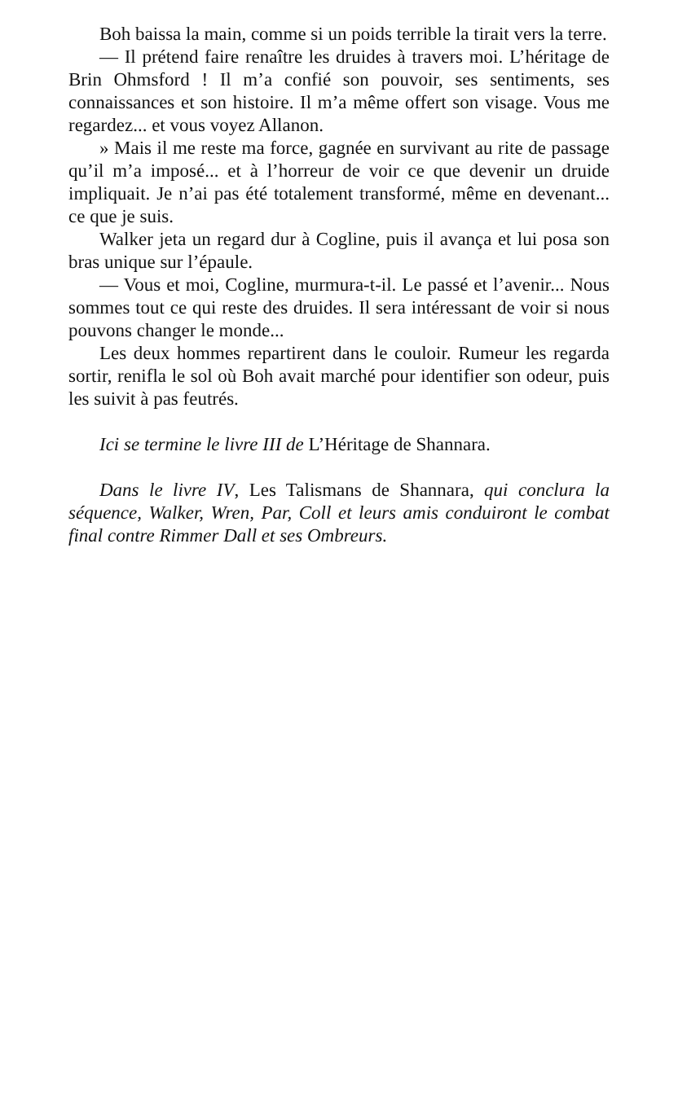Boh baissa la main, comme si un poids terrible la tirait vers la terre.
— Il prétend faire renaître les druides à travers moi. L’héritage de Brin Ohmsford ! Il m’a confié son pouvoir, ses sentiments, ses connaissances et son histoire. Il m’a même offert son visage. Vous me regardez... et vous voyez Allanon.
» Mais il me reste ma force, gagnée en survivant au rite de passage qu’il m’a imposé... et à l’horreur de voir ce que devenir un druide impliquait. Je n’ai pas été totalement transformé, même en devenant... ce que je suis.
Walker jeta un regard dur à Cogline, puis il avança et lui posa son bras unique sur l’épaule.
— Vous et moi, Cogline, murmura-t-il. Le passé et l’avenir... Nous sommes tout ce qui reste des druides. Il sera intéressant de voir si nous pouvons changer le monde...
Les deux hommes repartirent dans le couloir. Rumeur les regarda sortir, renifla le sol où Boh avait marché pour identifier son odeur, puis les suivit à pas feutrés.
Ici se termine le livre III de L’Héritage de Shannara.
Dans le livre IV, Les Talismans de Shannara, qui conclura la séquence, Walker, Wren, Par, Coll et leurs amis conduiront le combat final contre Rimmer Dall et ses Ombreurs.